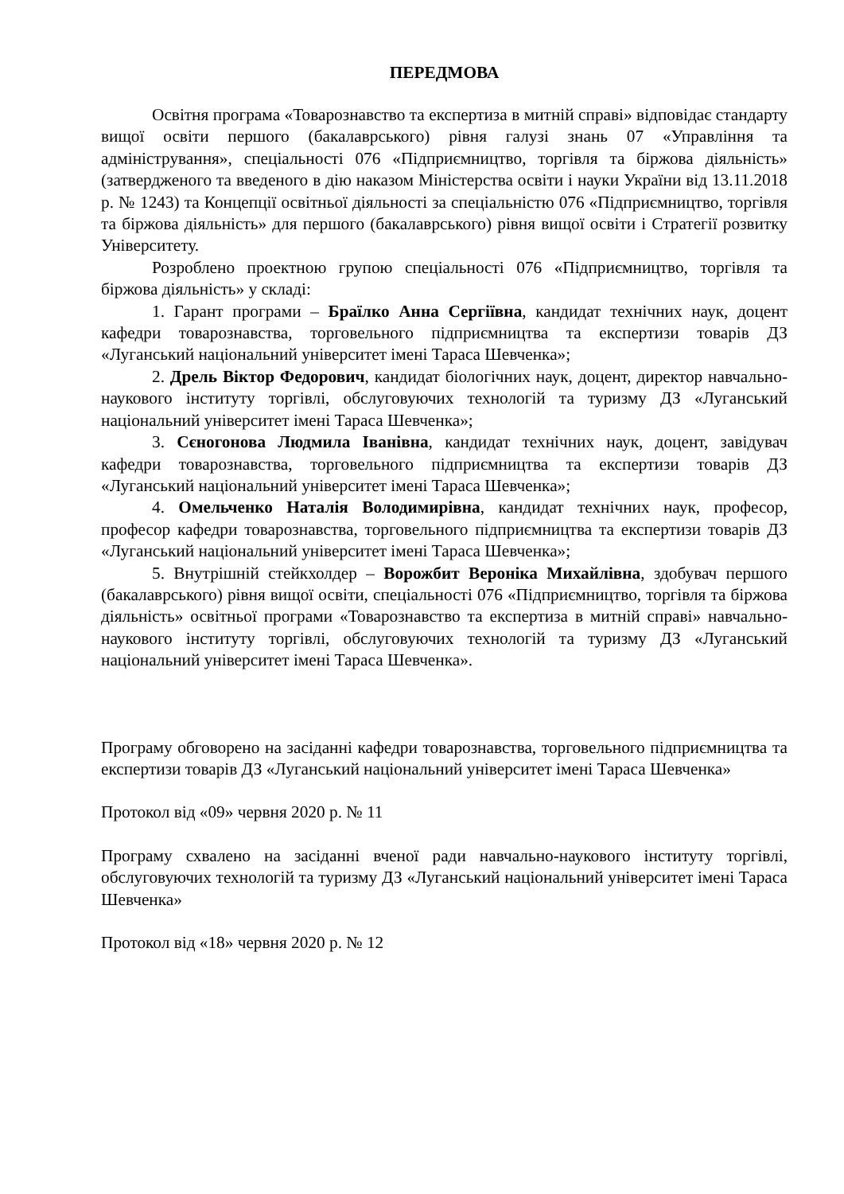ПЕРЕДМОВА
Освітня програма «Товарознавство та експертиза в митній справі» відповідає стандарту вищої освіти першого (бакалаврського) рівня галузі знань 07 «Управління та адміністрування», спеціальності 076 «Підприємництво, торгівля та біржова діяльність» (затвердженого та введеного в дію наказом Міністерства освіти і науки України від 13.11.2018 р. № 1243) та Концепції освітньої діяльності за спеціальністю 076 «Підприємництво, торгівля та біржова діяльність» для першого (бакалаврського) рівня вищої освіти і Стратегії розвитку Університету.
Розроблено проектною групою спеціальності 076 «Підприємництво, торгівля та біржова діяльність» у складі:
1. Гарант програми – Браїлко Анна Сергіївна, кандидат технічних наук, доцент кафедри товарознавства, торговельного підприємництва та експертизи товарів ДЗ «Луганський національний університет імені Тараса Шевченка»;
2. Дрель Віктор Федорович, кандидат біологічних наук, доцент, директор навчально-наукового інституту торгівлі, обслуговуючих технологій та туризму ДЗ «Луганський національний університет імені Тараса Шевченка»;
3. Сєногонова Людмила Іванівна, кандидат технічних наук, доцент, завідувач кафедри товарознавства, торговельного підприємництва та експертизи товарів ДЗ «Луганський національний університет імені Тараса Шевченка»;
4. Омельченко Наталія Володимирівна, кандидат технічних наук, професор, професор кафедри товарознавства, торговельного підприємництва та експертизи товарів ДЗ «Луганський національний університет імені Тараса Шевченка»;
5. Внутрішній стейкхолдер – Ворожбит Вероніка Михайлівна, здобувач першого (бакалаврського) рівня вищої освіти, спеціальності 076 «Підприємництво, торгівля та біржова діяльність» освітньої програми «Товарознавство та експертиза в митній справі» навчально-наукового інституту торгівлі, обслуговуючих технологій та туризму ДЗ «Луганський національний університет імені Тараса Шевченка».
Програму обговорено на засіданні кафедри товарознавства, торговельного підприємництва та експертизи товарів ДЗ «Луганський національний університет імені Тараса Шевченка»
Протокол від «09» червня 2020 р. № 11
Програму схвалено на засіданні вченої ради навчально-наукового інституту торгівлі, обслуговуючих технологій та туризму ДЗ «Луганський національний університет імені Тараса Шевченка»
Протокол від «18» червня 2020 р. № 12